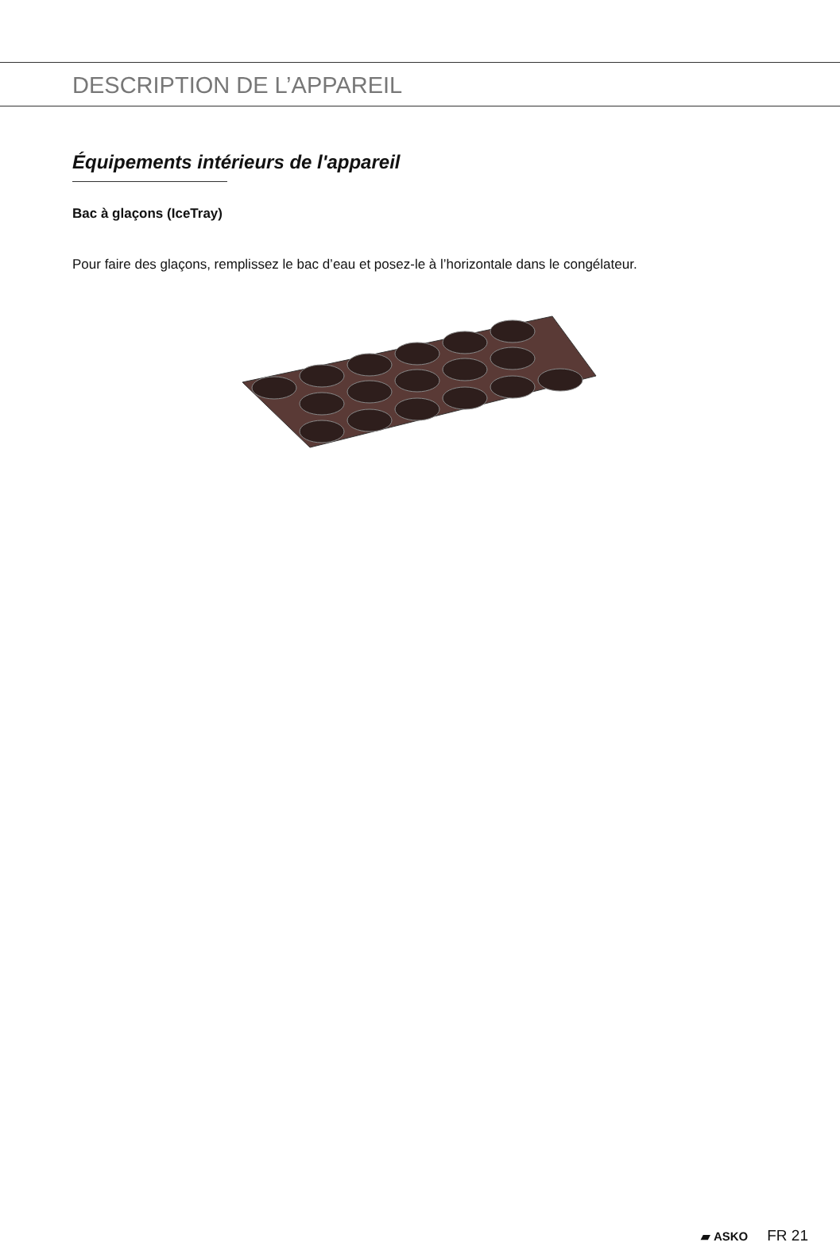DESCRIPTION DE L’APPAREIL
Équipements intérieurs de l'appareil
Bac à glaçons (IceTray)
Pour faire des glaçons, remplissez le bac d’eau et posez-le à l’horizontale dans le congélateur.
▰ ASKO FR 21